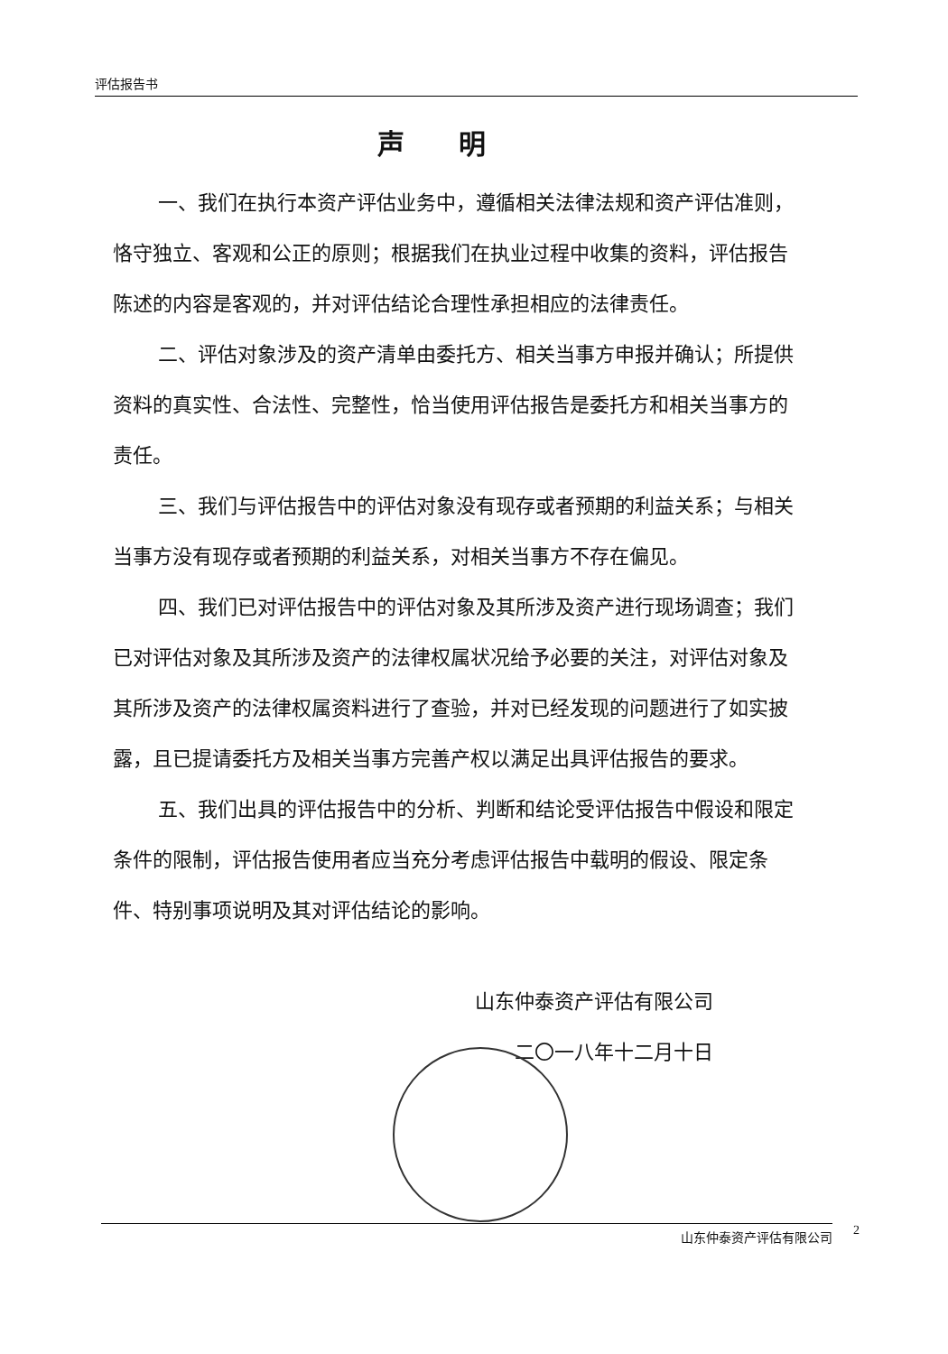评估报告书
声明
一、我们在执行本资产评估业务中，遵循相关法律法规和资产评估准则，恪守独立、客观和公正的原则；根据我们在执业过程中收集的资料，评估报告陈述的内容是客观的，并对评估结论合理性承担相应的法律责任。
二、评估对象涉及的资产清单由委托方、相关当事方申报并确认；所提供资料的真实性、合法性、完整性，恰当使用评估报告是委托方和相关当事方的责任。
三、我们与评估报告中的评估对象没有现存或者预期的利益关系；与相关当事方没有现存或者预期的利益关系，对相关当事方不存在偏见。
四、我们已对评估报告中的评估对象及其所涉及资产进行现场调查；我们已对评估对象及其所涉及资产的法律权属状况给予必要的关注，对评估对象及其所涉及资产的法律权属资料进行了查验，并对已经发现的问题进行了如实披露，且已提请委托方及相关当事方完善产权以满足出具评估报告的要求。
五、我们出具的评估报告中的分析、判断和结论受评估报告中假设和限定条件的限制，评估报告使用者应当充分考虑评估报告中载明的假设、限定条件、特别事项说明及其对评估结论的影响。
山东仲泰资产评估有限公司
二〇一八年十二月十日
山东仲泰资产评估有限公司 2